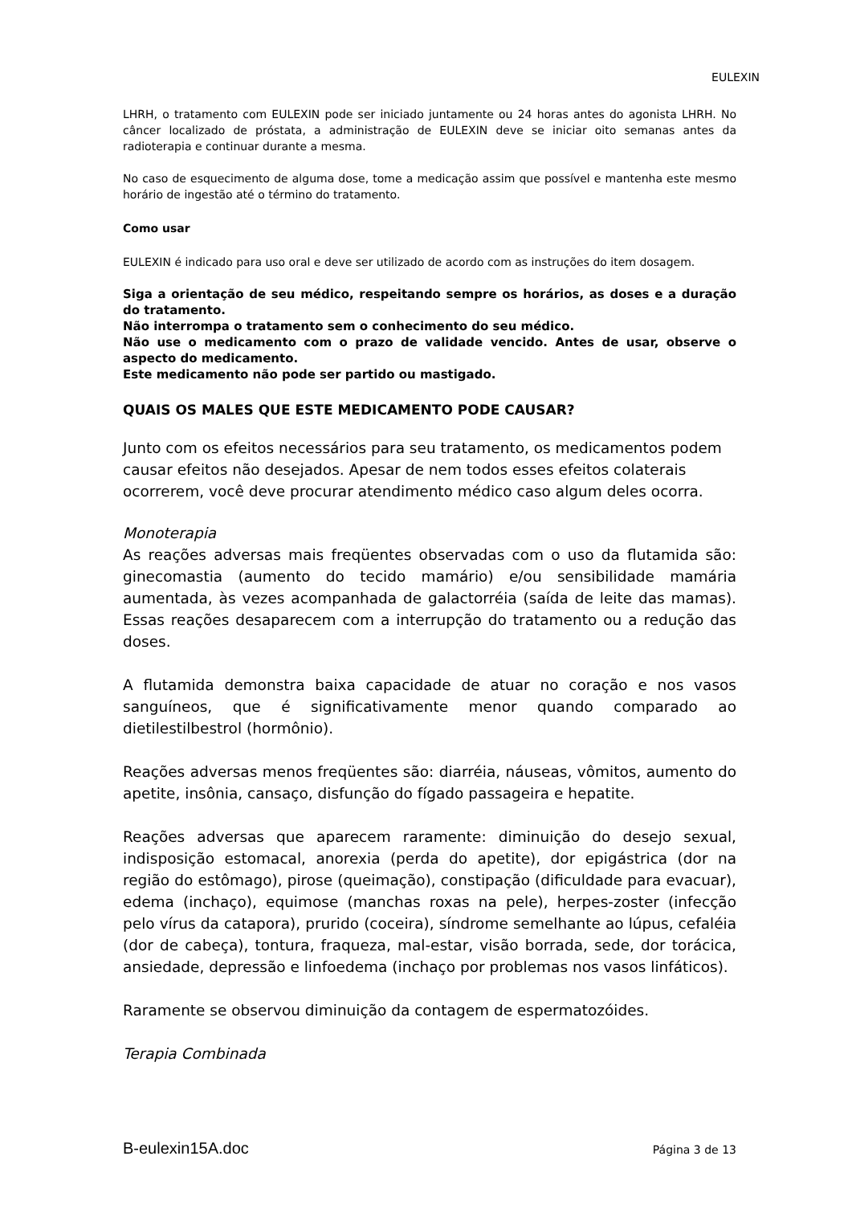EULEXIN
LHRH, o tratamento com EULEXIN pode ser iniciado juntamente ou 24 horas antes do agonista LHRH. No câncer localizado de próstata, a administração de EULEXIN deve se iniciar oito semanas antes da radioterapia e continuar durante a mesma.
No caso de esquecimento de alguma dose, tome a medicação assim que possível e mantenha este mesmo horário de ingestão até o término do tratamento.
Como usar
EULEXIN é indicado para uso oral e deve ser utilizado de acordo com as instruções do item dosagem.
Siga a orientação de seu médico, respeitando sempre os horários, as doses e a duração do tratamento.
Não interrompa o tratamento sem o conhecimento do seu médico.
Não use o medicamento com o prazo de validade vencido. Antes de usar, observe o aspecto do medicamento.
Este medicamento não pode ser partido ou mastigado.
QUAIS OS MALES QUE ESTE MEDICAMENTO PODE CAUSAR?
Junto com os efeitos necessários para seu tratamento, os medicamentos podem causar efeitos não desejados. Apesar de nem todos esses efeitos colaterais ocorrerem, você deve procurar atendimento médico caso algum deles ocorra.
Monoterapia
As reações adversas mais freqüentes observadas com o uso da flutamida são: ginecomastia (aumento do tecido mamário) e/ou sensibilidade mamária aumentada, às vezes acompanhada de galactorréia (saída de leite das mamas). Essas reações desaparecem com a interrupção do tratamento ou a redução das doses.
A flutamida demonstra baixa capacidade de atuar no coração e nos vasos sanguíneos, que é significativamente menor quando comparado ao dietilestilbestrol (hormônio).
Reações adversas menos freqüentes são: diarréia, náuseas, vômitos, aumento do apetite, insônia, cansaço, disfunção do fígado passageira e hepatite.
Reações adversas que aparecem raramente: diminuição do desejo sexual, indisposição estomacal, anorexia (perda do apetite), dor epigástrica (dor na região do estômago), pirose (queimação), constipação (dificuldade para evacuar), edema (inchaço), equimose (manchas roxas na pele), herpes-zoster (infecção pelo vírus da catapora), prurido (coceira), síndrome semelhante ao lúpus, cefaléia (dor de cabeça), tontura, fraqueza, mal-estar, visão borrada, sede, dor torácica, ansiedade, depressão e linfoedema (inchaço por problemas nos vasos linfáticos).
Raramente se observou diminuição da contagem de espermatozóides.
Terapia Combinada
B-eulexin15A.doc Página 3 de 13